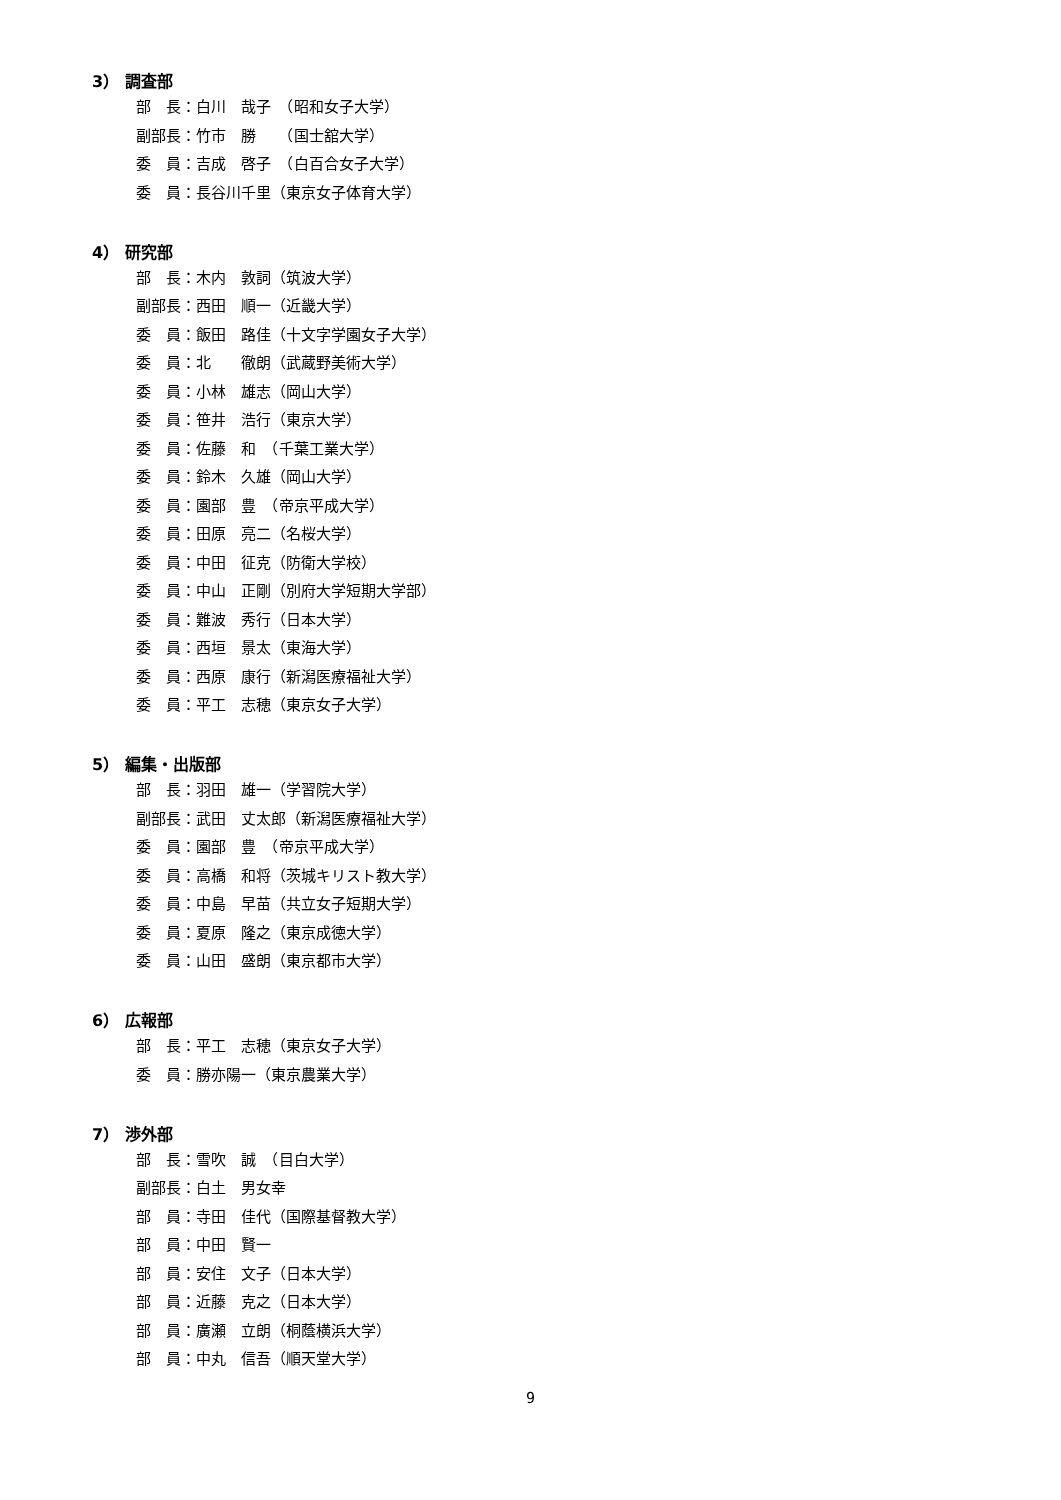3） 調査部
部　長：白川　哉子　（昭和女子大学）
副部長：竹市　勝　　（国士舘大学）
委　員：吉成　啓子　（白百合女子大学）
委　員：長谷川千里（東京女子体育大学）
4） 研究部
部　長：木内　敦詞（筑波大学）
副部長：西田　順一（近畿大学）
委　員：飯田　路佳（十文字学園女子大学）
委　員：北　　徹朗（武蔵野美術大学）
委　員：小林　雄志（岡山大学）
委　員：笹井　浩行（東京大学）
委　員：佐藤　和　（千葉工業大学）
委　員：鈴木　久雄（岡山大学）
委　員：園部　豊　（帝京平成大学）
委　員：田原　亮二（名桜大学）
委　員：中田　征克（防衛大学校）
委　員：中山　正剛（別府大学短期大学部）
委　員：難波　秀行（日本大学）
委　員：西垣　景太（東海大学）
委　員：西原　康行（新潟医療福祉大学）
委　員：平工　志穂（東京女子大学）
5） 編集・出版部
部　長：羽田　雄一（学習院大学）
副部長：武田　丈太郎（新潟医療福祉大学）
委　員：園部　豊　（帝京平成大学）
委　員：高橋　和将（茨城キリスト教大学）
委　員：中島　早苗（共立女子短期大学）
委　員：夏原　隆之（東京成徳大学）
委　員：山田　盛朗（東京都市大学）
6） 広報部
部　長：平工　志穂（東京女子大学）
委　員：勝亦陽一（東京農業大学）
7） 渉外部
部　長：雪吹　誠　（目白大学）
副部長：白土　男女幸
部　員：寺田　佳代（国際基督教大学）
部　員：中田　賢一
部　員：安住　文子（日本大学）
部　員：近藤　克之（日本大学）
部　員：廣瀬　立朗（桐蔭横浜大学）
部　員：中丸　信吾（順天堂大学）
9